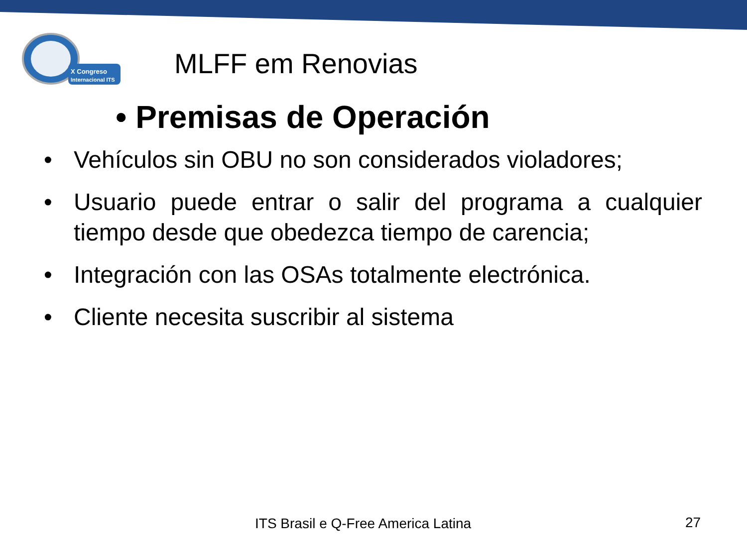X Congreso
Internacional ITS
MLFF em Renovias
• Premisas de Operación
• Vehículos sin OBU no son considerados violadores;
• Usuario puede entrar o salir del programa a cualquier tiempo desde que obedezca tiempo de carencia;
• Integración con las OSAs totalmente electrónica.
• Cliente necesita suscribir al sistema
ITS Brasil e Q-Free America Latina
27